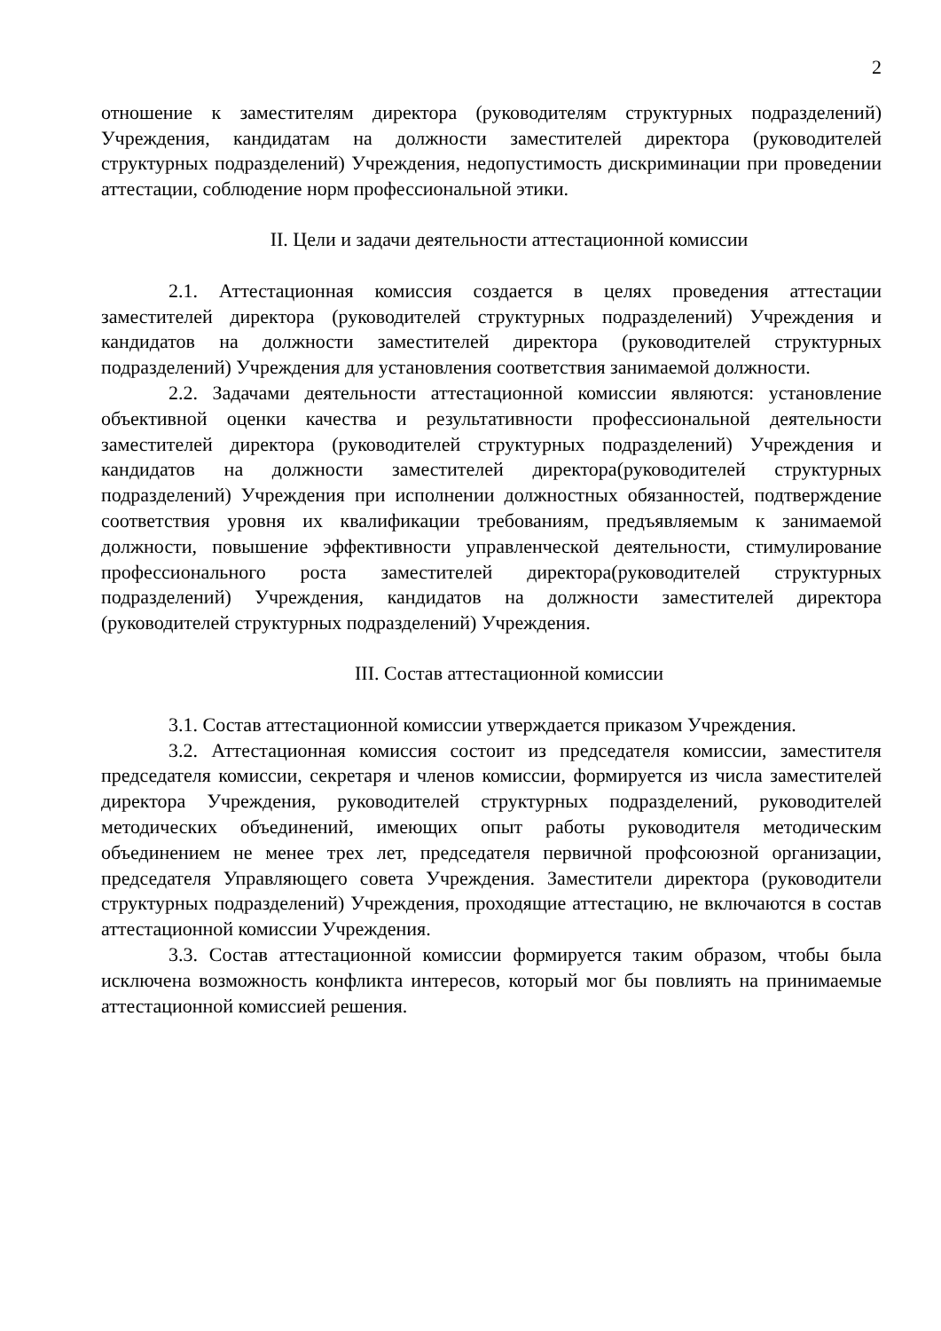2
отношение к заместителям директора (руководителям структурных подразделений) Учреждения, кандидатам на должности заместителей директора (руководителей структурных подразделений) Учреждения, недопустимость дискриминации при проведении аттестации, соблюдение норм профессиональной этики.
II. Цели и задачи деятельности аттестационной комиссии
2.1. Аттестационная комиссия создается в целях проведения аттестации заместителей директора (руководителей структурных подразделений) Учреждения и кандидатов на должности заместителей директора (руководителей структурных подразделений) Учреждения для установления соответствия занимаемой должности.
2.2. Задачами деятельности аттестационной комиссии являются: установление объективной оценки качества и результативности профессиональной деятельности заместителей директора (руководителей структурных подразделений) Учреждения и кандидатов на должности заместителей директора(руководителей структурных подразделений) Учреждения при исполнении должностных обязанностей, подтверждение соответствия уровня их квалификации требованиям, предъявляемым к занимаемой должности, повышение эффективности управленческой деятельности, стимулирование профессионального роста заместителей директора(руководителей структурных подразделений) Учреждения, кандидатов на должности заместителей директора (руководителей структурных подразделений) Учреждения.
III. Состав аттестационной комиссии
3.1. Состав аттестационной комиссии утверждается приказом Учреждения.
3.2. Аттестационная комиссия состоит из председателя комиссии, заместителя председателя комиссии, секретаря и членов комиссии, формируется из числа заместителей директора Учреждения, руководителей структурных подразделений, руководителей методических объединений, имеющих опыт работы руководителя методическим объединением не менее трех лет, председателя первичной профсоюзной организации, председателя Управляющего совета Учреждения. Заместители директора (руководители структурных подразделений) Учреждения, проходящие аттестацию, не включаются в состав аттестационной комиссии Учреждения.
3.3. Состав аттестационной комиссии формируется таким образом, чтобы была исключена возможность конфликта интересов, который мог бы повлиять на принимаемые аттестационной комиссией решения.